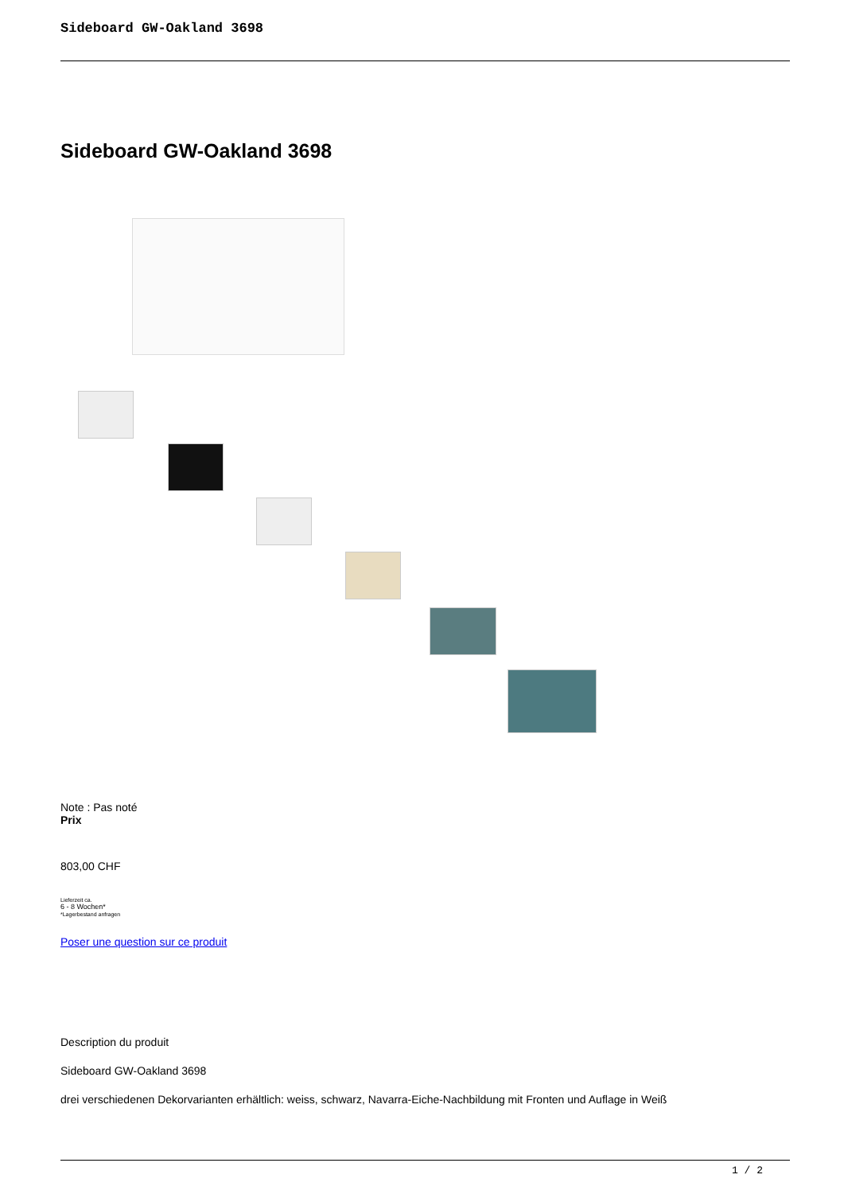Sideboard GW-Oakland 3698
Sideboard GW-Oakland 3698
Note : Pas noté
Prix
803,00 CHF
Lieferzeit ca.
6 - 8 Wochen*
*Lagerbestand anfragen
Poser une question sur ce produit
Description du produit
Sideboard GW-Oakland 3698
drei verschiedenen Dekorvarianten erhältlich: weiss, schwarz, Navarra-Eiche-Nachbildung mit Fronten und Auflage in Weiß
1 / 2